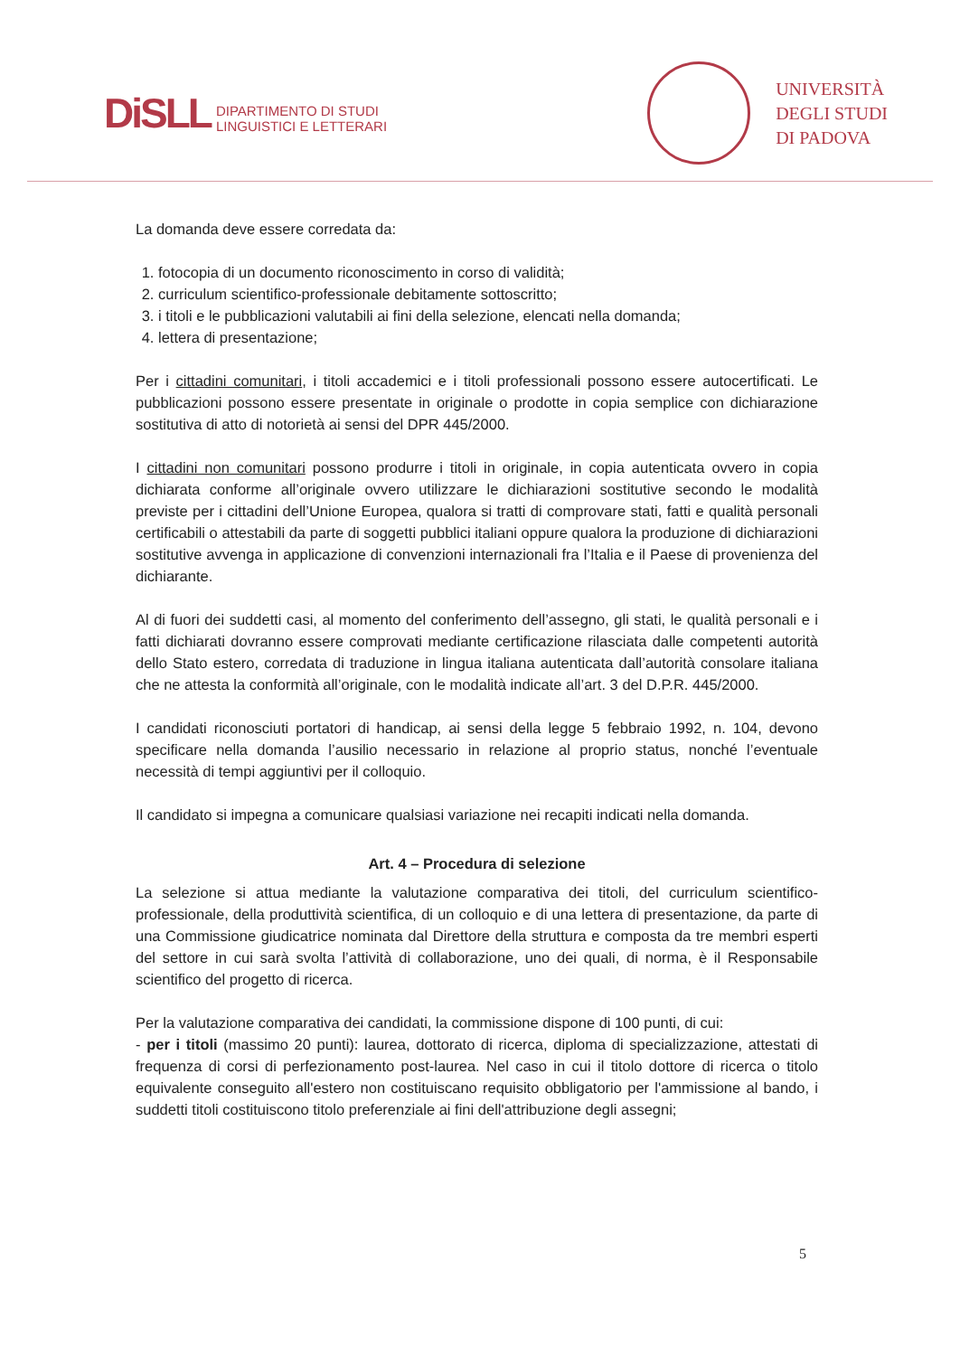DiSLL
DIPARTIMENTO DI STUDI
LINGUISTICI E LETTERARI
UNIVERSITÀ
DEGLI STUDI
DI PADOVA
La domanda deve essere corredata da:
1. fotocopia di un documento riconoscimento in corso di validità;
2. curriculum scientifico-professionale debitamente sottoscritto;
3. i titoli e le pubblicazioni valutabili ai fini della selezione, elencati nella domanda;
4. lettera di presentazione;
Per i cittadini comunitari, i titoli accademici e i titoli professionali possono essere autocertificati. Le pubblicazioni possono essere presentate in originale o prodotte in copia semplice con dichiarazione sostitutiva di atto di notorietà ai sensi del DPR 445/2000.
I cittadini non comunitari possono produrre i titoli in originale, in copia autenticata ovvero in copia dichiarata conforme all’originale ovvero utilizzare le dichiarazioni sostitutive secondo le modalità previste per i cittadini dell’Unione Europea, qualora si tratti di comprovare stati, fatti e qualità personali certificabili o attestabili da parte di soggetti pubblici italiani oppure qualora la produzione di dichiarazioni sostitutive avvenga in applicazione di convenzioni internazionali fra l’Italia e il Paese di provenienza del dichiarante.
Al di fuori dei suddetti casi, al momento del conferimento dell’assegno, gli stati, le qualità personali e i fatti dichiarati dovranno essere comprovati mediante certificazione rilasciata dalle competenti autorità dello Stato estero, corredata di traduzione in lingua italiana autenticata dall’autorità consolare italiana che ne attesta la conformità all’originale, con le modalità indicate all’art. 3 del D.P.R. 445/2000.
I candidati riconosciuti portatori di handicap, ai sensi della legge 5 febbraio 1992, n. 104, devono specificare nella domanda l’ausilio necessario in relazione al proprio status, nonché l’eventuale necessità di tempi aggiuntivi per il colloquio.
Il candidato si impegna a comunicare qualsiasi variazione nei recapiti indicati nella domanda.
Art. 4 – Procedura di selezione
La selezione si attua mediante la valutazione comparativa dei titoli, del curriculum scientifico-professionale, della produttività scientifica, di un colloquio e di una lettera di presentazione, da parte di una Commissione giudicatrice nominata dal Direttore della struttura e composta da tre membri esperti del settore in cui sarà svolta l’attività di collaborazione, uno dei quali, di norma, è il Responsabile scientifico del progetto di ricerca.
Per la valutazione comparativa dei candidati, la commissione dispone di 100 punti, di cui:
- per i titoli (massimo 20 punti): laurea, dottorato di ricerca, diploma di specializzazione, attestati di frequenza di corsi di perfezionamento post-laurea. Nel caso in cui il titolo dottore di ricerca o titolo equivalente conseguito all'estero non costituiscano requisito obbligatorio per l'ammissione al bando, i suddetti titoli costituiscono titolo preferenziale ai fini dell'attribuzione degli assegni;
5